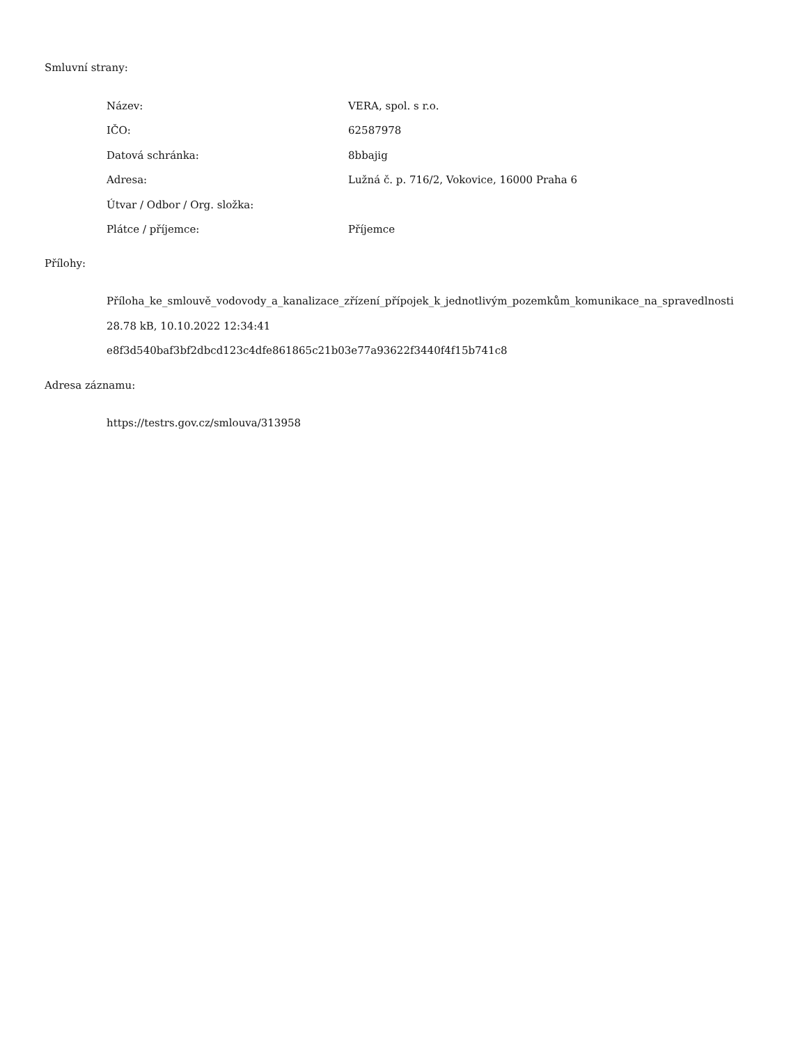Smluvní strany:
| Název: | VERA, spol. s r.o. |
| IČO: | 62587978 |
| Datová schránka: | 8bbajig |
| Adresa: | Lužná č. p. 716/2, Vokovice, 16000 Praha 6 |
| Útvar / Odbor / Org. složka: | |
| Plátce / příjemce: | Příjemce |
Přílohy:
Příloha_ke_smlouvě_vodovody_a_kanalizace_zřízení_přípojek_k_jednotlivým_pozemkům_komunikace_na_spravedlnosti
28.78 kB, 10.10.2022 12:34:41
e8f3d540baf3bf2dbcd123c4dfe861865c21b03e77a93622f3440f4f15b741c8
Adresa záznamu:
https://testrs.gov.cz/smlouva/313958